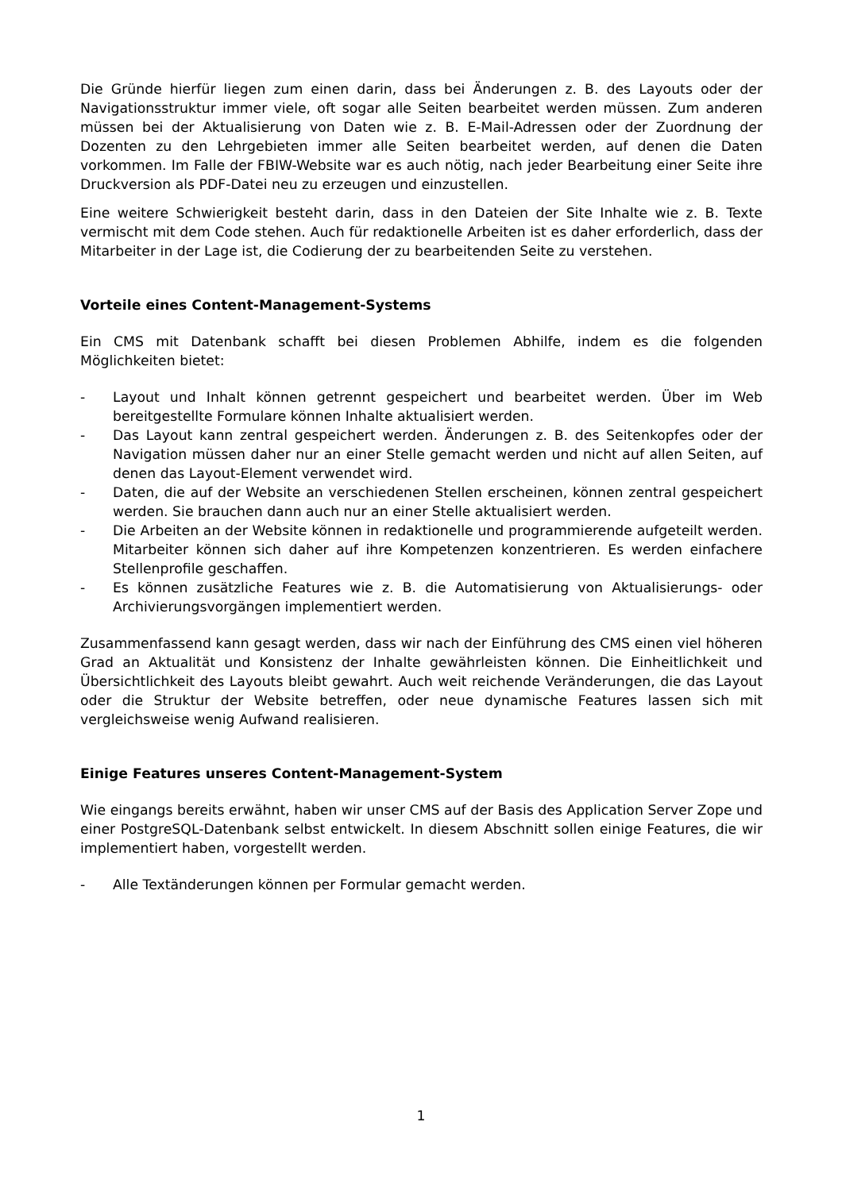Die Gründe hierfür liegen zum einen darin, dass bei Änderungen z. B. des Layouts oder der Navigationsstruktur immer viele, oft sogar alle Seiten bearbeitet werden müssen. Zum anderen müssen bei der Aktualisierung von Daten wie z. B. E-Mail-Adressen oder der Zuordnung der Dozenten zu den Lehrgebieten immer alle Seiten bearbeitet werden, auf denen die Daten vorkommen. Im Falle der FBIW-Website war es auch nötig, nach jeder Bearbeitung einer Seite ihre Druckversion als PDF-Datei neu zu erzeugen und einzustellen.
Eine weitere Schwierigkeit besteht darin, dass in den Dateien der Site Inhalte wie z. B. Texte vermischt mit dem Code stehen. Auch für redaktionelle Arbeiten ist es daher erforderlich, dass der Mitarbeiter in der Lage ist, die Codierung der zu bearbeitenden Seite zu verstehen.
Vorteile eines Content-Management-Systems
Ein CMS mit Datenbank schafft bei diesen Problemen Abhilfe, indem es die folgenden Möglichkeiten bietet:
- Layout und Inhalt können getrennt gespeichert und bearbeitet werden. Über im Web bereitgestellte Formulare können Inhalte aktualisiert werden.
- Das Layout kann zentral gespeichert werden. Änderungen z. B. des Seitenkopfes oder der Navigation müssen daher nur an einer Stelle gemacht werden und nicht auf allen Seiten, auf denen das Layout-Element verwendet wird.
- Daten, die auf der Website an verschiedenen Stellen erscheinen, können zentral gespeichert werden. Sie brauchen dann auch nur an einer Stelle aktualisiert werden.
- Die Arbeiten an der Website können in redaktionelle und programmierende aufgeteilt werden. Mitarbeiter können sich daher auf ihre Kompetenzen konzentrieren. Es werden einfachere Stellenprofile geschaffen.
- Es können zusätzliche Features wie z. B. die Automatisierung von Aktualisierungs- oder Archivierungsvorgängen implementiert werden.
Zusammenfassend kann gesagt werden, dass wir nach der Einführung des CMS einen viel höheren Grad an Aktualität und Konsistenz der Inhalte gewährleisten können. Die Einheitlichkeit und Übersichtlichkeit des Layouts bleibt gewahrt. Auch weit reichende Veränderungen, die das Layout oder die Struktur der Website betreffen, oder neue dynamische Features lassen sich mit vergleichsweise wenig Aufwand realisieren.
Einige Features unseres Content-Management-System
Wie eingangs bereits erwähnt, haben wir unser CMS auf der Basis des Application Server Zope und einer PostgreSQL-Datenbank selbst entwickelt. In diesem Abschnitt sollen einige Features, die wir implementiert haben, vorgestellt werden.
- Alle Textänderungen können per Formular gemacht werden.
1